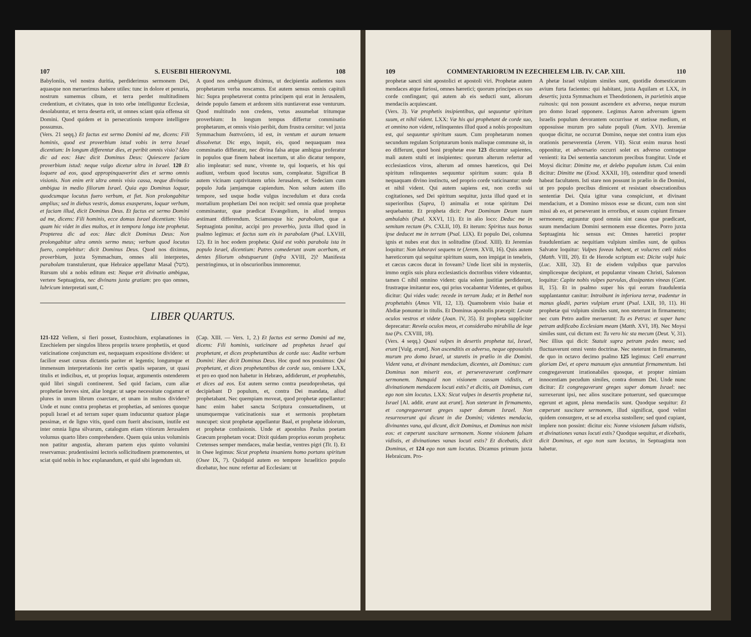107 S. EUSEBII HIERONYMI. 108
Babyloniis, vel nostra duritia, perdiderimus sermonem Dei, aquasque non meruerimus habere utiles: tunc in dolore et penuria, nostrum sumemus cibum, et terra perdet multitudinem credentium, et civitates, quæ in toto orbe intelliguntur Ecclesiæ, desolabuntur, et terra deserta erit, ut omnes sciant quia offensa sit Domini. Quod quidem et in persecutionis tempore intelligere possumus.
(Vers. 21 seqq.) Et factus est sermo Domini ad me, dicens: Fili hominis, quod est proverbium istud vobis in terra Israel dicentium: In longum differentur dies, et peribit omnis visio? Ideo dic ad eos: Hæc dicit Dominus Deus: Quiescere faciam proverbium istud: neque vulgo dicetur ultra in Israel. 120 Et loquere ad eos, quod appropinquaverint dies et sermo omnis visionis. Non enim erit ultra omnis visio cassa, neque divinatio ambigua in medio filiorum Israel. Quia ego Dominus loquar, quodcumque locutus fuero verbum, et fiet. Non prolongabitur amplius; sed in diebus vestris, domus exasperans, loquar verbum, et faciam illud, dicit Dominus Deus. Et factus est sermo Domini ad me, dicens: Fili hominis, ecce domus Israel dicentium: Visio quam hic videt in dies multos, et in tempora longa iste prophetat. Propterea dic ad eos: Hæc dicit Dominus Deus: Non prolongabitur ultra omnis sermo meus; verbum quod locutus fuero, complebitur: dicit Dominus Deus. Quod nos diximus, proverbium, juxta Symmachum, omnes alii interpretes, parabolam transtulerunt, quæ Hebraice appellatur Masal (משל). Rursum ubi a nobis editum est: Neque erit divinatio ambigua, vertere Septuaginta, nec divinans juxta gratiam: pro quo omnes, lubricum interpretati sunt, C
A quod nos ambiguum diximus, ut decipientia audientes suos prophetarum verba noscamus. Est autem sensus omnis capituli hic: Supra prophetaverat contra principem qui erat in Jerusalem, deinde populo famem et ardorem sitis nuntiaverat esse venturum. Quod multitudo non credens, vetus assumebat tritumque proverbium: In longum tempus differtur comminatio prophetarum, et omnis visio peribit, dum frustra cernitur: vel juxta Symmachum διαπνεύσει, id est, in ventum et auram tenuem dissolvetur. Dic ergo, inquit, eis, quod nequaquam mea comminatio differatur, nec divina falsa atque ambigua proferatur in populos quæ finem habeat incertum, ut alio dicatur tempore, alio impleatur: sed nunc, vivente te, qui loqueris, et his qui audiunt, verbum quod locutus sum, compleatur. Significat B autem vicinam captivitatem urbis Jerusalem, et Sedeciam cum populo Juda jamjamque capiendum. Non solum autem illo tempore, sed usque hodie vulgus incredulum et dura corda mortalium prophetiam Dei non recipit: sed omnia quæ prophetæ comminantur, quæ prædicat Evangelium, in aliud tempus æstimant differendum. Sciamusque hic parabolam, quæ a Septuaginta ponitur, accipi pro proverbio, juxta illud quod in psalmo legimus: et factus sum eis in parabolam (Psal. LXVIII, 12). Et in hoc eodem propheta: Quid est vobis parabola ista in populo Israel, dicentium: Patres comederunt uvam acerbam, et dentes filiorum obstupuerunt (Infra XVIII, 2)? Manifesta perstringimus, ut in obscurioribus immoremur.
LIBER QUARTUS.
121-122 Vellem, si fieri posset, Eustochium, explanationes in Ezechielem per singulos libros propriis texere prophetiis, et quod vaticinatione conjunctum est, nequaquam expositione dividere: ut facilior esset cursus dictantis pariter et legentis; longumque et immensum interpretationis iter certis spatiis separare, ut quasi titulis et indicibus, et, ut proprius loquar, argumentis ostenderem quid libri singuli continerent. Sed quid faciam, cum aliæ prophetiæ breves sint, aliæ longæ: ut sæpe necessitate cogamur et plures in unum librum coarctare, et unam in multos dividere? Unde et nunc contra prophetas et prophetias, ad seniores quoque populi Israel et ad terram super quam inducuntur quatuor plagæ pessimæ, et de ligno vitis, quod cum fuerit abscisum, inutile est inter omnia ligna silvarum, catalogum etiam vitiorum Jerusalem volumus quarto libro comprehendere. Quem quia unius voluminis non patitur angustia, alteram partem ejus quinto volumini reservamus: prudentissimi lectoris sollicitudinem præmonentes, ut sciat quid nobis in hoc explanandum, et quid sibi legendum sit.
(Cap. XIII. — Vers. 1, 2.) Et factus est sermo Domini ad me, dicens: Fili hominis, vaticinare ad prophetas Israel qui prophetant, et dices prophetantibus de corde suo: Audite verbum Domini: Hæc dicit Dominus Deus. Hoc quod nos posuimus: Qui prophetant, et dices prophetantibus de corde suo, omisere LXX, et pro eo quod non habetur in Hebræo, addiderunt, et prophetabis, et dices ad eos. Est autem sermo contra pseudoprohetas, qui decipiebant D populum, et, contra Dei mandata, aliud prophetabant. Nec quempiam moveat, quod prophetæ appellantur: hanc enim habet sancta Scriptura consuetudinem, ut unumquemque vaticinationis suæ et sermonis prophetam nuncupet: sicut prophetæ appellantur Baal, et prophetæ idolorum, et prophetæ confusionis. Unde et apostolus Paulus poetam Græcum prophetam vocat: Dixit quidam proprius eorum propheta: Cretenses semper mendaces, malæ bestiæ, ventres pigri (Tit. I). Et in Osee legimus: Sicut propheta insaniens homo portans spiritum (Osee IX, 7). Quidquid autem eo tempore Israelitico populo dicebatur, hoc nunc refertur ad Ecclesiam: ut
109 COMMENTARIORUM IN EZECHIELEM LIB. IV. CAP. XIII. 110
prophetæ sancti sint apostolici et apostoli viri. Prophetæ autem mendaces atque furiosi, omnes hæretici; quorum principes ex suo corde confingant; qui autem ab eis seducti sunt, aliorum mendaciis acquiescant.
(Vers. 3). Væ prophetis insipientibus, qui sequuntur spiritum suum, et nihil vident. LXX: Væ his qui prophetant de corde suo, et omnino non vident, relinquentes illud quod a nobis propositum est, qui sequuntur spiritum suum. Cum prophetarum nomen secundum regulam Scripturarum bonis malisque commune sit, in eo differunt, quod boni prophetæ esse 123 dicuntur sapientes, mali autem stulti et insipientes: quorum alterum refertur ad ecclesiasticos viros, alterum ad omnes hæreticos, qui Dei spiritum relinquentes sequuntur spiritum suum: quia B nequaquam divino instinctu, sed proprio corde vaticinantur: unde et nihil vident. Qui autem sapiens est, non cordis sui cogitationes, sed Dei spiritum sequitur, juxta illud quod et in superioribus (Supra, I) animalia et rotæ spiritum Dei sequebantur. Et propheta dicit: Post Dominum Deum tuum ambulabis (Psal. XXVI, 11). Et in alio loco: Deduc me in semitam rectam (Ps. CXLII, 10). Et iterum: Spiritus tuus bonus ipse deducet me in terram (Psal. LIX). Et populo Dei, columna ignis et nubes erat dux in solitudine (Exod. XIII). Et Jeremias loquitur: Non laboravi sequens te (Jerem. XVII, 16). Quis autem hæreticorum qui sequitur spiritum suum, non impigat in tenebris, et cæcus cæcos ducat in foveam? Unde licet sibi in mysteriis, immo orgiis suis plura ecclesiasticis doctoribus videre videantur, tamen C nihil omnino vident: quia solem justitiæ perdiderunt, frustraque imitantur eos, qui prius vocabantur Videntes, et quibus dicitur: Qui vides vade: recede in terram Juda; et in Bethel non prophetabis (Amos VII, 12, 13). Quamobrem visio Isaiæ et Abdiæ ponuntur in titulis. Et Dominus apostolis præcepit: Levate oculos vestros et videte (Joan. IV, 35). Et propheta suppliciter deprecatur: Revela oculos meos, et considerabo mirabilia de lege tua (Ps. CXVIII, 18).
(Vers. 4 seqq.) Quasi vulpes in desertis prophetæ tui, Israel, erunt [Vulg. erant]. Non ascenditis ex adverso, neque opposuistis murum pro domo Israel, ut staretis in prælio in die Domini. Vident vana, et divinant mendacium, dicentes, ait Dominus: cum Dominus non miserit eos, et perseveraverunt confirmare sermonem. Numquid non visionem cassam vidistis, et divinationem mendacem locuti estis? et dicitis, ait Dominus, cum ego non sim locutus. LXX: Sicut vulpes in desertis prophetæ tui, Israel [Al. addit. erant aut erunt]. Non steterunt in firmamento, et congregaverunt greges super domum Israel. Non resurrexerunt qui dicunt in die Domini; videntes mendacia, divinantes vana, qui dicunt, dicit Dominus, et Dominus non misit eos: et cœperunt suscitare sermonem. Nonne visionem falsam vidistis, et divinationes vanas locuti estis? Et dicebatis, dicit Dominus, et 124 ego non sum locutus. Dicamus primum juxta Hebraicum. Pro-
A phetæ Israel vulpium similes sunt, quotidie domesticarum avium furta facientes: qui habitant, juxta Aquilam et LXX, in desertis; juxta Symmachum et Theodotionem, in parietinis atque ruinosis: qui non possunt ascendere ex adverso, neque murum pro domo Israel opponere. Legimus Aaron adversum ignem Israelis populum devorantem occurrisse et stetisse medium, et opposuisse murum pro salute populi (Num. XVI). Jeremiæ quoque dicitur, ne occurrat Domino, neque stet contra iram ejus orationis perseverentia (Jerem. VII). Sicut enim murus hosti opponitur, et adversario occurri solet ex adverso contraque venienti: ita Dei sententia sanctorum precibus frangitur. Unde et Moysi dicitur: Dimitte me, et delebo populum istum. Cui enim dicitur: Dimitte me (Exod. XXXII, 10), ostenditur quod tenendi habeat facultatem. Isti stare non possunt in prælio in die Domini, ut pro populo precibus dimicent et resistant obsecrationibus sententiæ Dei. Quia igitur vana conspiciunt, et divinant mendacium, et a Domino missos esse se dicunt, cum non sint missi ab eo, et perseverant in erroribus, et suum cupiunt firmare sermonem; arguuntur quod omnia sint cassa quæ prædicant, suum mendacium Domini sermonem esse dicentes. Porro juxta Septuaginta hic sensus est: Omnes hæretici propter fraudulentiam ac nequitiam vulpium similes sunt, de quibus Salvator loquitur: Vulpes foveas habent, et volucres cœli nidos (Matth. VIII, 20). Et de Herode scriptum est: Dicite vulpi huic (Luc. XIII, 32). Et de eisdem vulpibus quæ parvulos simplicesque decipiunt, et populantur vineam Christi, Salomon loquitur: Capite nobis vulpes parvulas, dissipantes vineas (Cant. II, 15). Et in psalmo super his qui eorum fraudulentia supplantantur canitur: Introibunt in inferiora terræ, tradentur in manus gladii, partes vulpium erunt (Psal. LXII, 10, 11). Hi prophetæ qui vulpium similes sunt, non steterunt in firmamento; nec cum Petro audire meruerunt: Tu es Petrus: et super hanc petram ædificabo Ecclesiam meam (Matth. XVI, 18). Nec Moysi similes sunt, cui dictum est: Tu vero hic sta mecum (Deut. V, 31). Nec illius qui dicit: Statuit supra petram pedes meos; sed fluctuaverunt omni vento doctrinæ. Nec steterunt in firmamento, de quo in octavo decimo psalmo 125 legimus: Cœli enarrant gloriam Dei, et opera manuum ejus annuntiat firmamentum. Isti congregaverunt irrationabiles quosque, et propter nimiam innocentiam pecudum similes, contra domum Dei. Unde nunc dicitur: Et congregaverunt greges super domum Israel: nec surrexerunt ipsi, nec alios suscitare potuerunt, sed quæcumque egerunt et agunt, plena mendaciis sunt. Quodque sequitur: Et cœperunt suscitare sermonem, illud significat, quod velint quidem consurgere, et se ad excelsa sustollere; sed quod cupiant, implere non possint: dicitur eis: Nonne visionem falsam vidistis, et divinationes vanas locuti estis? Quodque sequitur, et dicebatis, dicit Dominus, et ego non sum locutus, in Septuaginta non habetur.